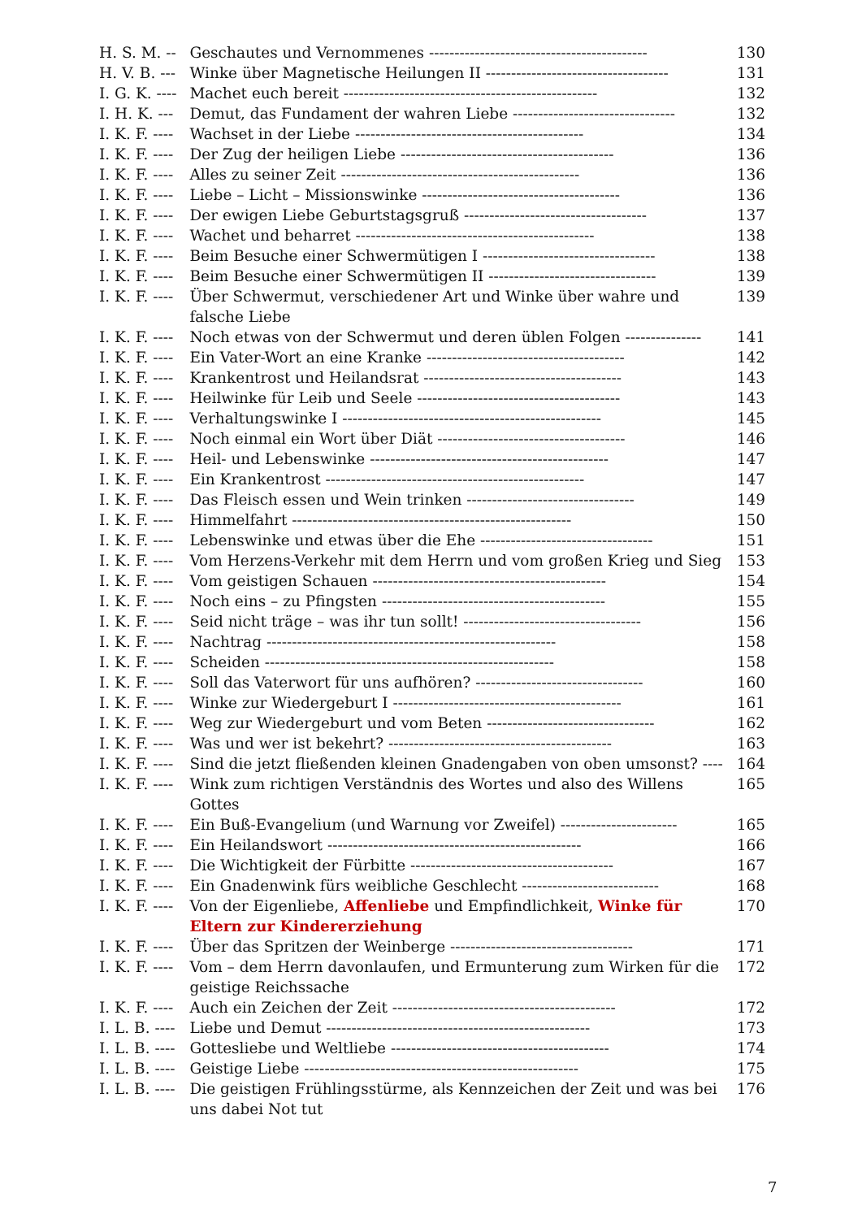| H. S. M. -- | Geschautes und Vernommenes ------------------------------------------- | 130 |
| H. V. B. --- | Winke über Magnetische Heilungen II ------------------------------------ | 131 |
| I. G. K. ---- | Machet euch bereit -------------------------------------------------- | 132 |
| I. H. K. --- | Demut, das Fundament der wahren Liebe -------------------------------- | 132 |
| I. K. F. ---- | Wachset in der Liebe --------------------------------------------- | 134 |
| I. K. F. ---- | Der Zug der heiligen Liebe ------------------------------------------ | 136 |
| I. K. F. ---- | Alles zu seiner Zeit ----------------------------------------------- | 136 |
| I. K. F. ---- | Liebe – Licht – Missionswinke --------------------------------------- | 136 |
| I. K. F. ---- | Der ewigen Liebe Geburtstagsgruß ------------------------------------ | 137 |
| I. K. F. ---- | Wachet und beharret ----------------------------------------------- | 138 |
| I. K. F. ---- | Beim Besuche einer Schwermütigen I ---------------------------------- | 138 |
| I. K. F. ---- | Beim Besuche einer Schwermütigen II --------------------------------- | 139 |
| I. K. F. ---- | Über Schwermut, verschiedener Art und Winke über wahre und falsche Liebe | 139 |
| I. K. F. ---- | Noch etwas von der Schwermut und deren üblen Folgen --------------- | 141 |
| I. K. F. ---- | Ein Vater-Wort an eine Kranke --------------------------------------- | 142 |
| I. K. F. ---- | Krankentrost und Heilandsrat --------------------------------------- | 143 |
| I. K. F. ---- | Heilwinke für Leib und Seele ---------------------------------------- | 143 |
| I. K. F. ---- | Verhaltungswinke I --------------------------------------------------- | 145 |
| I. K. F. ---- | Noch einmal ein Wort über Diät ------------------------------------- | 146 |
| I. K. F. ---- | Heil- und Lebenswinke ----------------------------------------------- | 147 |
| I. K. F. ---- | Ein Krankentrost --------------------------------------------------- | 147 |
| I. K. F. ---- | Das Fleisch essen und Wein trinken --------------------------------- | 149 |
| I. K. F. ---- | Himmelfahrt ------------------------------------------------------- | 150 |
| I. K. F. ---- | Lebenswinke und etwas über die Ehe ---------------------------------- | 151 |
| I. K. F. ---- | Vom Herzens-Verkehr mit dem Herrn und vom großen Krieg und Sieg | 153 |
| I. K. F. ---- | Vom geistigen Schauen ---------------------------------------------- | 154 |
| I. K. F. ---- | Noch eins – zu Pfingsten -------------------------------------------- | 155 |
| I. K. F. ---- | Seid nicht träge – was ihr tun sollt! ----------------------------------- | 156 |
| I. K. F. ---- | Nachtrag --------------------------------------------------------- | 158 |
| I. K. F. ---- | Scheiden --------------------------------------------------------- | 158 |
| I. K. F. ---- | Soll das Vaterwort für uns aufhören? --------------------------------- | 160 |
| I. K. F. ---- | Winke zur Wiedergeburt I --------------------------------------------- | 161 |
| I. K. F. ---- | Weg zur Wiedergeburt und vom Beten --------------------------------- | 162 |
| I. K. F. ---- | Was und wer ist bekehrt? -------------------------------------------- | 163 |
| I. K. F. ---- | Sind die jetzt fließenden kleinen Gnadengaben von oben umsonst? ---- | 164 |
| I. K. F. ---- | Wink zum richtigen Verständnis des Wortes und also des Willens Gottes | 165 |
| I. K. F. ---- | Ein Buß-Evangelium (und Warnung vor Zweifel) ----------------------- | 165 |
| I. K. F. ---- | Ein Heilandswort -------------------------------------------------- | 166 |
| I. K. F. ---- | Die Wichtigkeit der Fürbitte ---------------------------------------- | 167 |
| I. K. F. ---- | Ein Gnadenwink fürs weibliche Geschlecht --------------------------- | 168 |
| I. K. F. ---- | Von der Eigenliebe, Affenliebe und Empfindlichkeit, Winke für Eltern zur Kindererziehung | 170 |
| I. K. F. ---- | Über das Spritzen der Weinberge ------------------------------------ | 171 |
| I. K. F. ---- | Vom – dem Herrn davonlaufen, und Ermunterung zum Wirken für die geistige Reichssache | 172 |
| I. K. F. ---- | Auch ein Zeichen der Zeit -------------------------------------------- | 172 |
| I. L. B. ---- | Liebe und Demut ---------------------------------------------------- | 173 |
| I. L. B. ---- | Gottesliebe und Weltliebe ------------------------------------------- | 174 |
| I. L. B. ---- | Geistige Liebe ------------------------------------------------------ | 175 |
| I. L. B. ---- | Die geistigen Frühlingsstürme, als Kennzeichen der Zeit und was bei uns dabei Not tut | 176 |
7